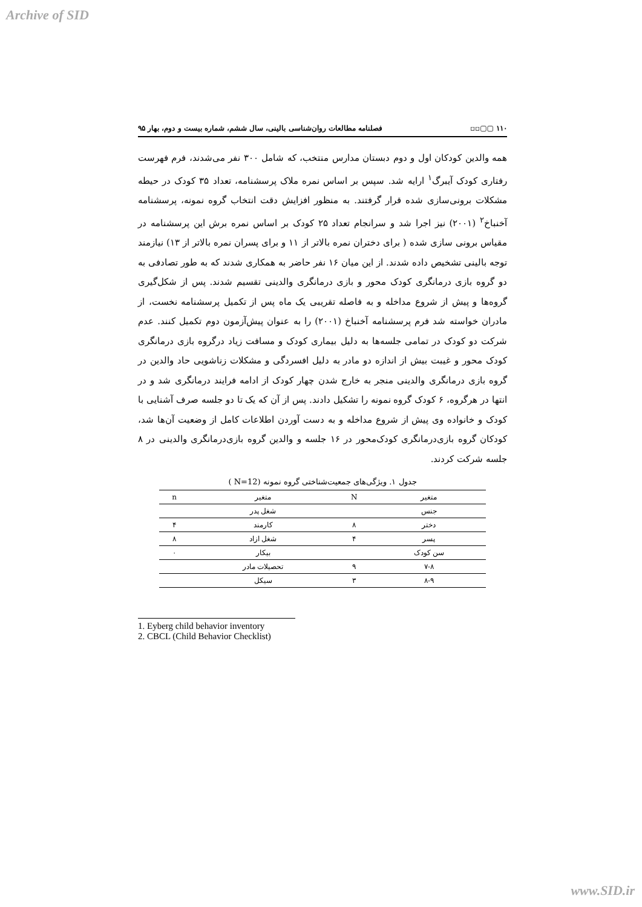Archive of SID
۱۱۰ ▢▢▫▫ فصلنامه مطالعات روان‌شناسی بالینی، سال ششم، شماره بیست و دوم، بهار ۹۵
همه والدین کودکان اول و دوم دبستان مدارس منتخب، که شامل ۳۰۰ نفر می‌شدند، فرم فهرست رفتاری کودک آیبرگ<sup>۱</sup> ارایه شد. سپس بر اساس نمره ملاک پرسشنامه، تعداد ۳۵ کودک در حیطه مشکلات برونی‌سازی شده قرار گرفتند. به منظور افزایش دقت انتخاب گروه نمونه، پرسشنامه آخنباخ<sup>۲</sup> (۲۰۰۱) نیز اجرا شد و سرانجام تعداد ۲۵ کودک بر اساس نمره برش این پرسشنامه در مقیاس برونی سازی شده ( برای دختران نمره بالاتر از ۱۱ و برای پسران نمره بالاتر از ۱۳) نیازمند توجه بالینی تشخیص داده شدند. از این میان ۱۶ نفر حاضر به همکاری شدند که به طور تصادفی به دو گروه بازی درمانگری کودک محور و بازی درمانگری والدینی تقسیم شدند. پس از شکل‌گیری گروه‌ها و پیش از شروع مداخله و به فاصله تقریبی یک ماه پس از تکمیل پرسشنامه نخست، از مادران خواسته شد فرم پرسشنامه آخنباخ (۲۰۰۱) را به عنوان پیش‌آزمون دوم تکمیل کنند. عدم شرکت دو کودک در تمامی جلسه‌ها به دلیل بیماری کودک و مسافت زیاد درگروه بازی درمانگری کودک محور و غیبت بیش از اندازه دو مادر به دلیل افسردگی و مشکلات زناشویی حاد والدین در گروه بازی درمانگری والدینی منجر به خارج شدن چهار کودک از ادامه فرایند درمانگری شد و در انتها در هرگروه، ۶ کودک گروه نمونه را تشکیل دادند. پس از آن که یک تا دو جلسه صرف آشنایی با کودک و خانواده وی پیش از شروع مداخله و به دست آوردن اطلاعات کامل از وضعیت آن‌ها شد، کودکان گروه بازی‌درمانگری کودک‌محور در ۱۶ جلسه و والدین گروه بازی‌درمانگری والدینی در ۸ جلسه شرکت کردند.
جدول ۱. ویژگی‌های جمعیت‌شناختی گروه نمونه (N=12 )
| متغیر | N | متغیر | n |
| --- | --- | --- | --- |
| جنس | | شغل پدر | |
| دختر | ۸ | کارمند | ۴ |
| پسر | ۴ | شغل ازاد | ۸ |
| سن کودک | | بیکار | ۰ |
| ۷-۸ | ۹ | تحصیلات مادر | |
| ۸-۹ | ۳ | سیکل | |
1. Eyberg child behavior inventory
2. CBCL (Child Behavior Checklist)
www.SID.ir